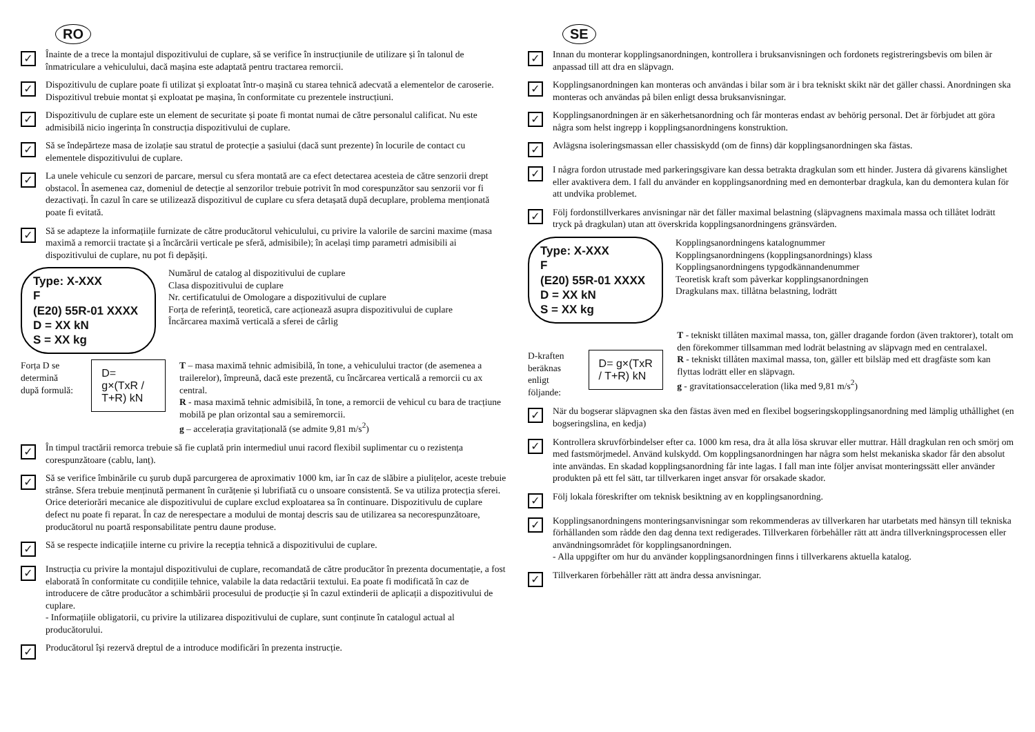RO
✓
Înainte de a trece la montajul dispozitivului de cuplare, să se verifice în instrucțiunile de utilizare și în talonul de înmatriculare a vehiculului, dacă mașina este adaptată pentru tractarea remorcii.
✓
Dispozitivulu de cuplare poate fi utilizat și exploatat într-o mașină cu starea tehnică adecvată a elementelor de caroserie. Dispozitivul trebuie montat și exploatat pe mașina, în conformitate cu prezentele instrucțiuni.
✓
Dispozitivulu de cuplare este un element de securitate și poate fi montat numai de către personalul calificat. Nu este admisibilă nicio ingerința în construcția dispozitivului de cuplare.
✓
Să se îndepărteze masa de izolație sau stratul de protecție a șasiului (dacă sunt prezente) în locurile de contact cu elementele dispozitivului de cuplare.
✓
La unele vehicule cu senzori de parcare, mersul cu sfera montată are ca efect detectarea acesteia de către senzorii drept obstacol. În asemenea caz, domeniul de detecție al senzorilor trebuie potrivit în mod corespunzător sau senzorii vor fi dezactivați. În cazul în care se utilizează dispozitivul de cuplare cu sfera detașată după decuplare, problema menționată poate fi evitată.
✓
Să se adapteze la informațiile furnizate de către producătorul vehiculului, cu privire la valorile de sarcini maxime (masa maximă a remorcii tractate și a încărcării verticale pe sferă, admisibile); în același timp parametri admisibili ai dispozitivului de cuplare, nu pot fi depășiți.
Type: X-XXX
F
(E20) 55R-01 XXXX
D = XX kN
S = XX kg
Numărul de catalog al dispozitivului de cuplare
Clasa dispozitivului de cuplare
Nr. certificatului de Omologare a dispozitivului de cuplare
Forța de referință, teoretică, care acționează asupra dispozitivului de cuplare
Încărcarea maximă verticală a sferei de cârlig
Forța D se determină după formulă:
D= g×(TxR / T+R) kN
T – masa maximă tehnic admisibilă, în tone, a vehiculului tractor (de asemenea a trailerelor), împreună, dacă este prezentă, cu încărcarea verticală a remorcii cu ax central.
R - masa maximă tehnic admisibilă, în tone, a remorcii de vehicul cu bara de tracțiune mobilă pe plan orizontal sau a semiremorcii.
g – accelerația gravitațională (se admite 9,81 m/s<sup>2</sup>)
✓
În timpul tractării remorca trebuie să fie cuplată prin intermediul unui racord flexibil suplimentar cu o rezistența corespunzătoare (cablu, lanț).
✓
Să se verifice îmbinările cu șurub după parcurgerea de aproximativ 1000 km, iar în caz de slăbire a piulițelor, aceste trebuie strânse. Sfera trebuie menținută permanent în curățenie și lubrifiată cu o unsoare consistentă. Se va utiliza protecția sferei. Orice deteriorări mecanice ale dispozitivului de cuplare exclud exploatarea sa în continuare. Dispozitivulu de cuplare defect nu poate fi reparat. În caz de nerespectare a modului de montaj descris sau de utilizarea sa necorespunzătoare, producătorul nu poartă responsabilitate pentru daune produse.
✓
Să se respecte indicațiile interne cu privire la recepția tehnică a dispozitivului de cuplare.
✓
Instrucția cu privire la montajul dispozitivului de cuplare, recomandată de către producător în prezenta documentație, a fost elaborată în conformitate cu condițiile tehnice, valabile la data redactării textului. Ea poate fi modificată în caz de introducere de către producător a schimbării procesului de producție și în cazul extinderii de aplicații a dispozitivului de cuplare.
- Informațiile obligatorii, cu privire la utilizarea dispozitivului de cuplare, sunt conținute în catalogul actual al producătorului.
✓
Producătorul își rezervă dreptul de a introduce modificări în prezenta instrucție.
SE
✓
Innan du monterar kopplingsanordningen, kontrollera i bruksanvisningen och fordonets registreringsbevis om bilen är anpassad till att dra en släpvagn.
✓
Kopplingsanordningen kan monteras och användas i bilar som är i bra tekniskt skikt när det gäller chassi. Anordningen ska monteras och användas på bilen enligt dessa bruksanvisningar.
✓
Kopplingsanordningen är en säkerhetsanordning och får monteras endast av behörig personal. Det är förbjudet att göra några som helst ingrepp i kopplingsanordningens konstruktion.
✓
Avlägsna isoleringsmassan eller chassiskydd (om de finns) där kopplingsanordningen ska fästas.
✓
I några fordon utrustade med parkeringsgivare kan dessa betrakta dragkulan som ett hinder. Justera då givarens känslighet eller avaktivera dem. I fall du använder en kopplingsanordning med en demonterbar dragkula, kan du demontera kulan för att undvika problemet.
✓
Följ fordonstillverkares anvisningar när det fäller maximal belastning (släpvagnens maximala massa och tillåtet lodrätt tryck på dragkulan) utan att överskrida kopplingsanordningens gränsvärden.
Type: X-XXX
F
(E20) 55R-01 XXXX
D = XX kN
S = XX kg
Kopplingsanordningens katalognummer
Kopplingsanordningens (kopplingsanordnings) klass
Kopplingsanordningens typgodkännandenummer
Teoretisk kraft som påverkar kopplingsanordningen
Dragkulans max. tillåtna belastning, lodrätt
D-kraften beräknas enligt följande:
D= g×(TxR / T+R) kN
T - tekniskt tillåten maximal massa, ton, gäller dragande fordon (även traktorer), totalt om den förekommer tillsamman med lodrät belastning av släpvagn med en centralaxel.
R - tekniskt tillåten maximal massa, ton, gäller ett bilsläp med ett dragfäste som kan flyttas lodrätt eller en släpvagn.
g - gravitationsacceleration (lika med 9,81 m/s<sup>2</sup>)
✓
När du bogserar släpvagnen ska den fästas även med en flexibel bogseringskopplingsanordning med lämplig uthållighet (en bogseringslina, en kedja)
✓
Kontrollera skruvförbindelser efter ca. 1000 km resa, dra åt alla lösa skruvar eller muttrar. Håll dragkulan ren och smörj om med fastsmörjmedel. Använd kulskydd. Om kopplingsanordningen har några som helst mekaniska skador får den absolut inte användas. En skadad kopplingsanordning får inte lagas. I fall man inte följer anvisat monteringssätt eller använder produkten på ett fel sätt, tar tillverkaren inget ansvar för orsakade skador.
✓
Följ lokala föreskrifter om teknisk besiktning av en kopplingsanordning.
✓
Kopplingsanordningens monteringsanvisningar som rekommenderas av tillverkaren har utarbetats med hänsyn till tekniska förhållanden som rådde den dag denna text redigerades. Tillverkaren förbehåller rätt att ändra tillverkningsprocessen eller användningsområdet för kopplingsanordningen.
- Alla uppgifter om hur du använder kopplingsanordningen finns i tillverkarens aktuella katalog.
✓
Tillverkaren förbehåller rätt att ändra dessa anvisningar.